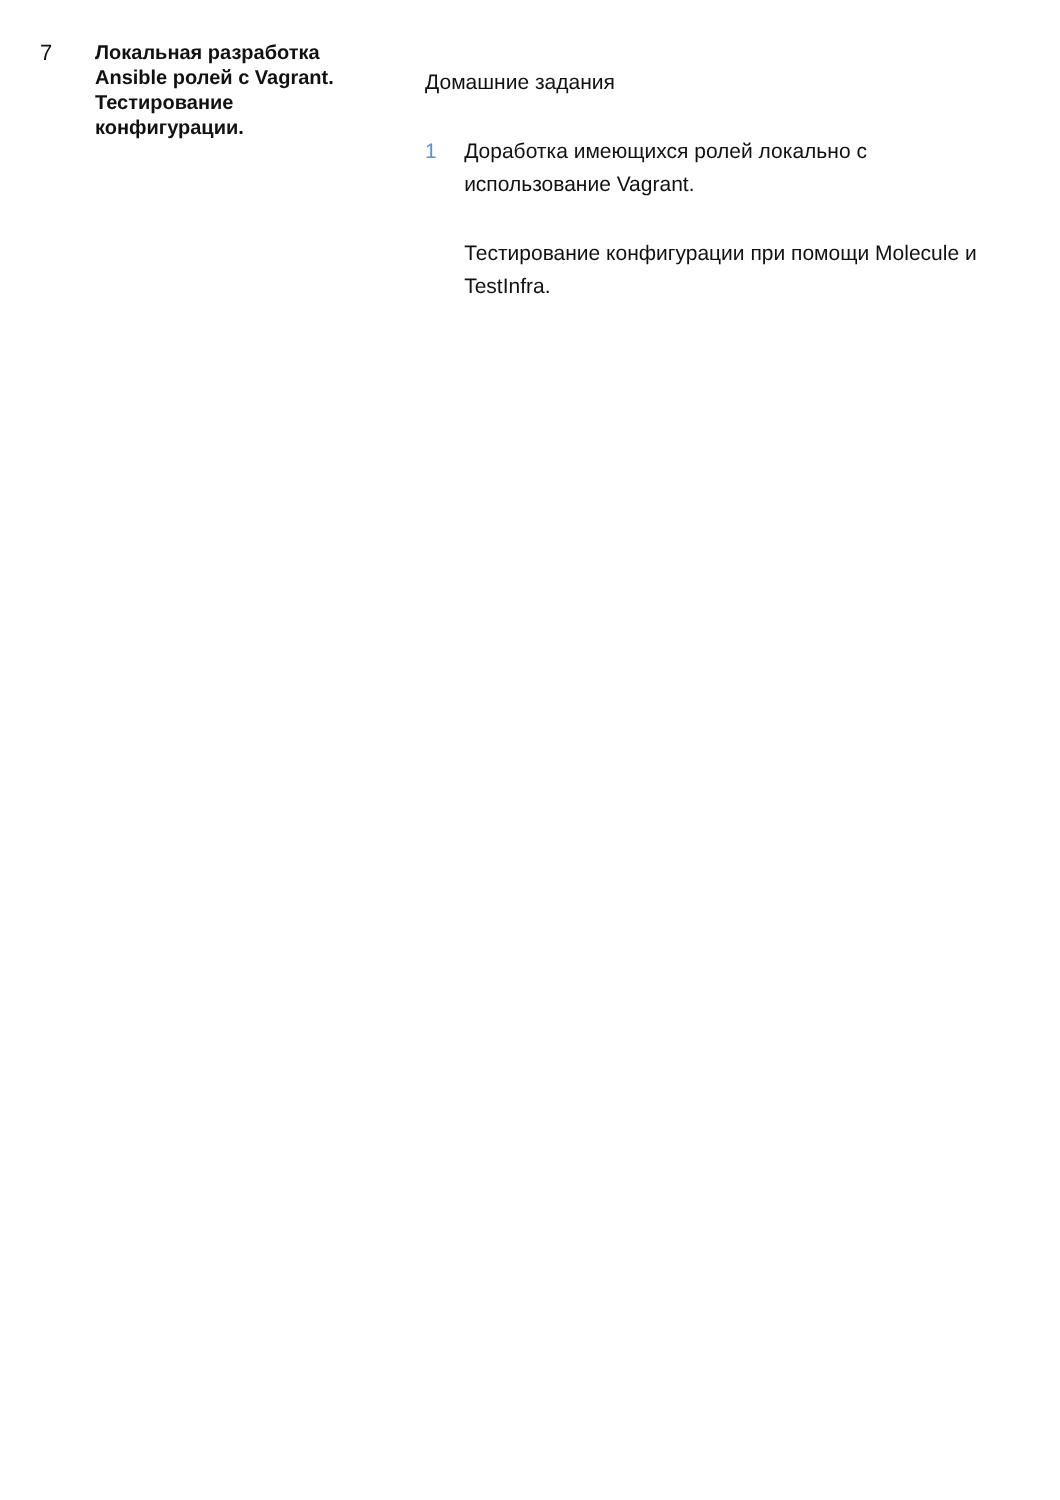7
Локальная разработка Ansible ролей с Vagrant. Тестирование конфигурации.
Домашние задания
1 Доработка имеющихся ролей локально с использование Vagrant.
Тестирование конфигурации при помощи Molecule и TestInfra.